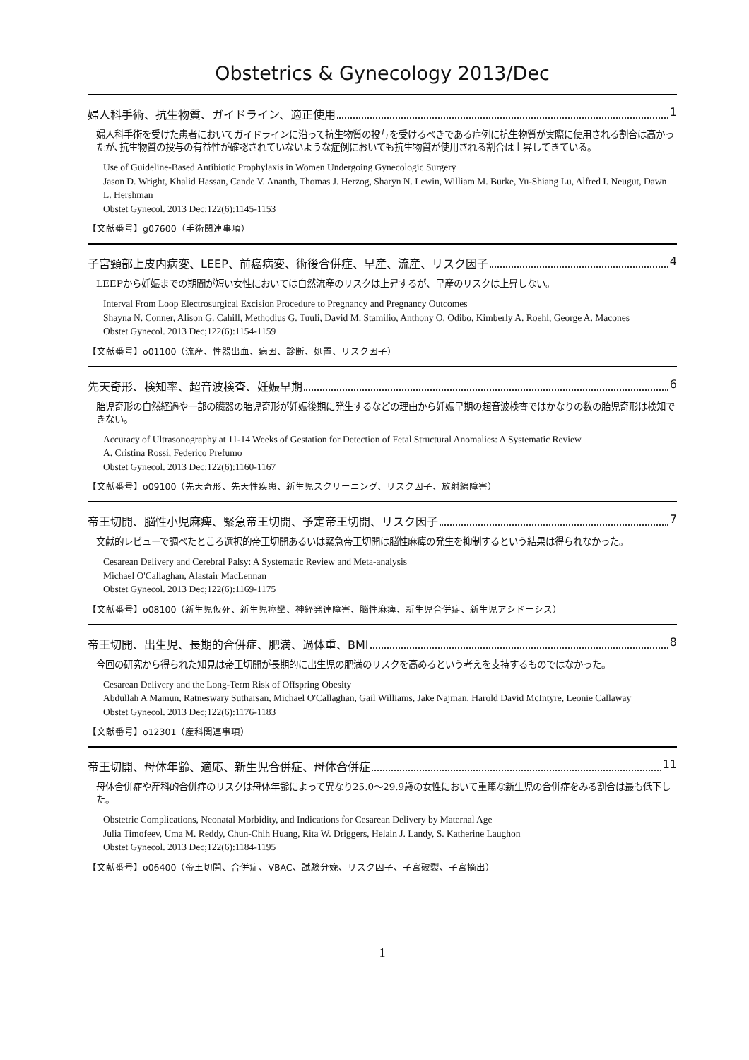Obstetrics & Gynecology 2013/Dec
婦人科手術、抗生物質、ガイドライン、適正使用 1
婦人科手術を受けた患者においてガイドラインに沿って抗生物質の投与を受けるべきである症例に抗生物質が実際に使用される割合は高かったが､抗生物質の投与の有益性が確認されていないような症例においても抗生物質が使用される割合は上昇してきている。
Use of Guideline-Based Antibiotic Prophylaxis in Women Undergoing Gynecologic Surgery
Jason D. Wright, Khalid Hassan, Cande V. Ananth, Thomas J. Herzog, Sharyn N. Lewin, William M. Burke, Yu-Shiang Lu, Alfred I. Neugut, Dawn L. Hershman
Obstet Gynecol. 2013 Dec;122(6):1145-1153
【文献番号】g07600（手術関連事項）
子宮頸部上皮内病変、LEEP、前癌病変、術後合併症、早産、流産、リスク因子 4
LEEPから妊娠までの期間が短い女性においては自然流産のリスクは上昇するが、早産のリスクは上昇しない。
Interval From Loop Electrosurgical Excision Procedure to Pregnancy and Pregnancy Outcomes
Shayna N. Conner, Alison G. Cahill, Methodius G. Tuuli, David M. Stamilio, Anthony O. Odibo, Kimberly A. Roehl, George A. Macones
Obstet Gynecol. 2013 Dec;122(6):1154-1159
【文献番号】o01100（流産、性器出血、病因、診断、処置、リスク因子）
先天奇形、検知率、超音波検査、妊娠早期 6
胎児奇形の自然経過や一部の臓器の胎児奇形が妊娠後期に発生するなどの理由から妊娠早期の超音波検査ではかなりの数の胎児奇形は検知できない。
Accuracy of Ultrasonography at 11-14 Weeks of Gestation for Detection of Fetal Structural Anomalies: A Systematic Review
A. Cristina Rossi, Federico Prefumo
Obstet Gynecol. 2013 Dec;122(6):1160-1167
【文献番号】o09100（先天奇形、先天性疾患、新生児スクリーニング、リスク因子、放射線障害）
帝王切開、脳性小児麻痺、緊急帝王切開、予定帝王切開、リスク因子 7
文献的レビューで調べたところ選択的帝王切開あるいは緊急帝王切開は脳性麻痺の発生を抑制するという結果は得られなかった。
Cesarean Delivery and Cerebral Palsy: A Systematic Review and Meta-analysis
Michael O'Callaghan, Alastair MacLennan
Obstet Gynecol. 2013 Dec;122(6):1169-1175
【文献番号】o08100（新生児仮死、新生児痙攣、神経発達障害、脳性麻痺、新生児合併症、新生児アシドーシス）
帝王切開、出生児、長期的合併症、肥満、過体重、BMI 8
今回の研究から得られた知見は帝王切開が長期的に出生児の肥満のリスクを高めるという考えを支持するものではなかった。
Cesarean Delivery and the Long-Term Risk of Offspring Obesity
Abdullah A Mamun, Ratneswary Sutharsan, Michael O'Callaghan, Gail Williams, Jake Najman, Harold David McIntyre, Leonie Callaway
Obstet Gynecol. 2013 Dec;122(6):1176-1183
【文献番号】o12301（産科関連事項）
帝王切開、母体年齢、適応、新生児合併症、母体合併症 11
母体合併症や産科的合併症のリスクは母体年齢によって異なり25.0～29.9歳の女性において重篤な新生児の合併症をみる割合は最も低下した。
Obstetric Complications, Neonatal Morbidity, and Indications for Cesarean Delivery by Maternal Age
Julia Timofeev, Uma M. Reddy, Chun-Chih Huang, Rita W. Driggers, Helain J. Landy, S. Katherine Laughon
Obstet Gynecol. 2013 Dec;122(6):1184-1195
【文献番号】o06400（帝王切開、合併症、VBAC、試験分娩、リスク因子、子宮破裂、子宮摘出）
1